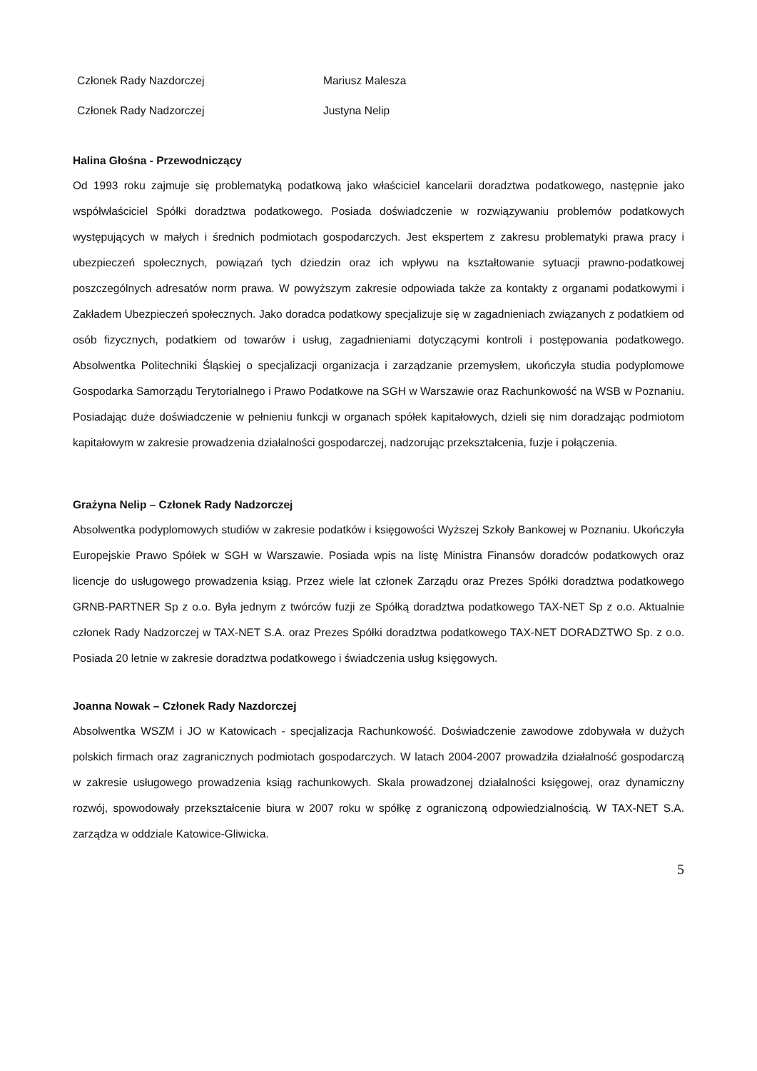Członek Rady Nazdorczej Mariusz Malesza
Członek Rady Nadzorczej Justyna Nelip
Halina Głośna - Przewodniczący
Od 1993 roku zajmuje się problematyką podatkową jako właściciel kancelarii doradztwa podatkowego, następnie jako współwłaściciel Spółki doradztwa podatkowego. Posiada doświadczenie w rozwiązywaniu problemów podatkowych występujących w małych i średnich podmiotach gospodarczych. Jest ekspertem z zakresu problematyki prawa pracy i ubezpieczeń społecznych, powiązań tych dziedzin oraz ich wpływu na kształtowanie sytuacji prawno-podatkowej poszczególnych adresatów norm prawa. W powyższym zakresie odpowiada także za kontakty z organami podatkowymi i Zakładem Ubezpieczeń społecznych. Jako doradca podatkowy specjalizuje się w zagadnieniach związanych z podatkiem od osób fizycznych, podatkiem od towarów i usług, zagadnieniami dotyczącymi kontroli i postępowania podatkowego. Absolwentka Politechniki Śląskiej o specjalizacji organizacja i zarządzanie przemysłem, ukończyła studia podyplomowe Gospodarka Samorządu Terytorialnego i Prawo Podatkowe na SGH w Warszawie oraz Rachunkowość na WSB w Poznaniu. Posiadając duże doświadczenie w pełnieniu funkcji w organach spółek kapitałowych, dzieli się nim doradzając podmiotom kapitałowym w zakresie prowadzenia działalności gospodarczej, nadzorując przekształcenia, fuzje i połączenia.
Grażyna Nelip – Członek Rady Nadzorczej
Absolwentka podyplomowych studiów w zakresie podatków i księgowości Wyższej Szkoły Bankowej w Poznaniu. Ukończyła Europejskie Prawo Spółek w SGH w Warszawie. Posiada wpis na listę Ministra Finansów doradców podatkowych oraz licencje do usługowego prowadzenia ksiąg. Przez wiele lat członek Zarządu oraz Prezes Spółki doradztwa podatkowego GRNB-PARTNER Sp z o.o. Była jednym z twórców fuzji ze Spółką doradztwa podatkowego TAX-NET Sp z o.o. Aktualnie członek Rady Nadzorczej w TAX-NET S.A. oraz Prezes Spółki doradztwa podatkowego TAX-NET DORADZTWO Sp. z o.o. Posiada 20 letnie w zakresie doradztwa podatkowego i świadczenia usług księgowych.
Joanna Nowak – Członek Rady Nazdorczej
Absolwentka WSZM i JO w Katowicach - specjalizacja Rachunkowość. Doświadczenie zawodowe zdobywała w dużych polskich firmach oraz zagranicznych podmiotach gospodarczych. W latach 2004-2007 prowadziła działalność gospodarczą w zakresie usługowego prowadzenia ksiąg rachunkowych. Skala prowadzonej działalności księgowej, oraz dynamiczny rozwój, spowodowały przekształcenie biura w 2007 roku w spółkę z ograniczoną odpowiedzialnością. W TAX-NET S.A. zarządza w oddziale Katowice-Gliwicka.
5